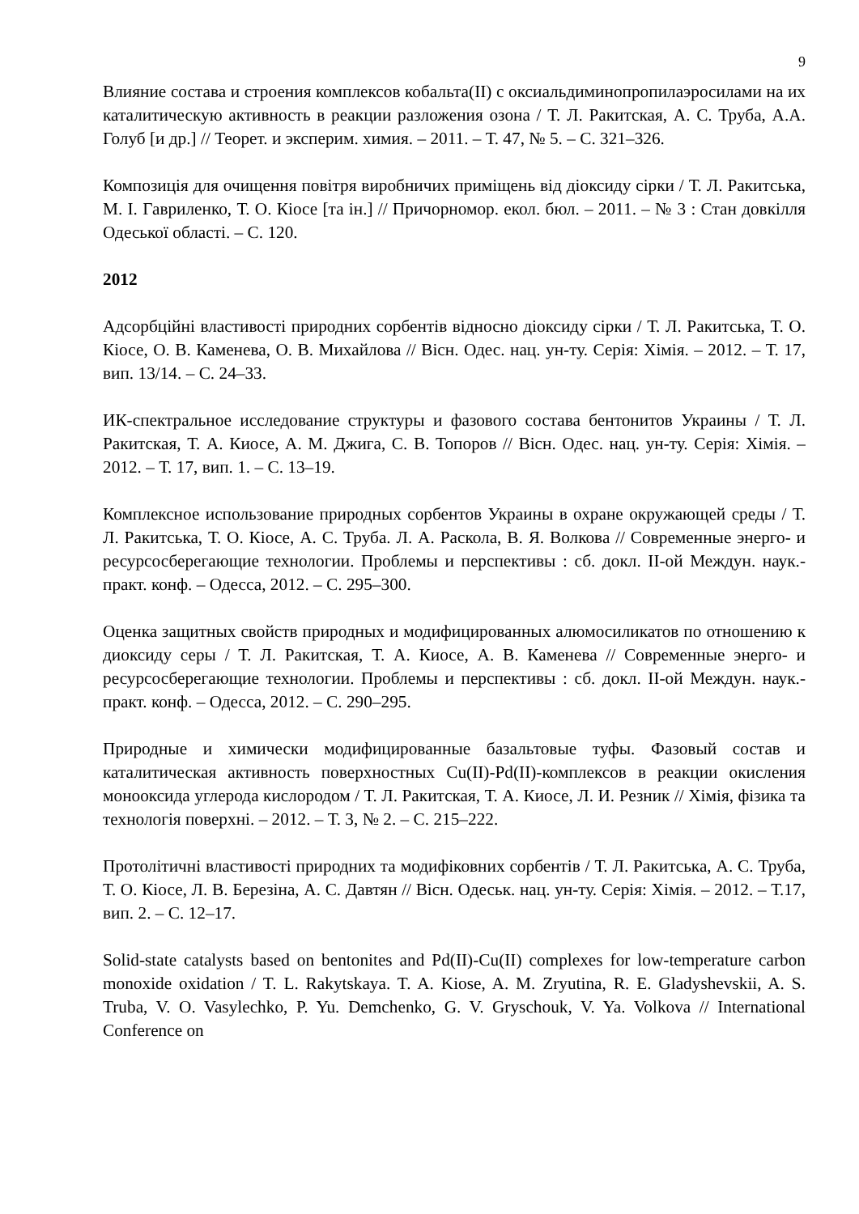9
Влияние состава и строения комплексов кобальта(II) с оксиальдиминопропилаэросилами на их каталитическую активность в реакции разложения озона / Т. Л. Ракитская, А. С. Труба, А.А. Голуб [и др.] // Теорет. и эксперим. химия. – 2011. – Т. 47, № 5. – С. 321–326.
Композиція для очищення повітря виробничих приміщень від діоксиду сірки / Т. Л. Ракитська, М. І. Гавриленко, Т. О. Кіосе [та ін.] // Причорномор. екол. бюл. – 2011. – № 3 : Стан довкілля Одеської області. – С. 120.
2012
Адсорбційні властивості природних сорбентів відносно діоксиду сірки / Т. Л. Ракитська, Т. О. Кіосе, О. В. Каменева, О. В. Михайлова // Вісн. Одес. нац. ун-ту. Серія: Хімія. – 2012. – Т. 17, вип. 13/14. – С. 24–33.
ИК-спектральное исследование структуры и фазового состава бентонитов Украины / Т. Л. Ракитская, Т. А. Киосе, А. М. Джига, С. В. Топоров // Вісн. Одес. нац. ун-ту. Серія: Хімія. – 2012. – Т. 17, вип. 1. – С. 13–19.
Комплексное использование природных сорбентов Украины в охране окружающей среды / Т. Л. Ракитська, Т. О. Кіосе, А. С. Труба. Л. А. Раскола, В. Я. Волкова // Современные энерго- и ресурсосберегающие технологии. Проблемы и перспективы : сб. докл. II-ой Междун. наук.-практ. конф. – Одесса, 2012. – С. 295–300.
Оценка защитных свойств природных и модифицированных алюмосиликатов по отношению к диоксиду серы / Т. Л. Ракитская, Т. А. Киосе, А. В. Каменева // Современные энерго- и ресурсосберегающие технологии. Проблемы и перспективы : сб. докл. II-ой Междун. наук.-практ. конф. – Одесса, 2012. – С. 290–295.
Природные и химически модифицированные базальтовые туфы. Фазовый состав и каталитическая активность поверхностных Cu(II)-Pd(II)-комплексов в реакции окисления монооксида углерода кислородом / Т. Л. Ракитская, Т. А. Киосе, Л. И. Резник // Хімія, фізика та технологія поверхні. – 2012. – Т. 3, № 2. – С. 215–222.
Протолітичні властивості природних та модифіковних сорбентів / Т. Л. Ракитська, А. С. Труба, Т. О. Кіосе, Л. В. Березіна, А. С. Давтян // Вісн. Одеськ. нац. ун-ту. Серія: Хімія. – 2012. – Т.17, вип. 2. – С. 12–17.
Solid-state catalysts based on bentonites and Pd(II)-Cu(II) complexes for low-temperature carbon monoxide oxidation / T. L. Rakytskaya. T. A. Kiose, A. M. Zryutina, R. E. Gladyshevskii, A. S. Truba, V. O. Vasylechko, P. Yu. Demchenko, G. V. Gryschouk, V. Ya. Volkova // International Conference on